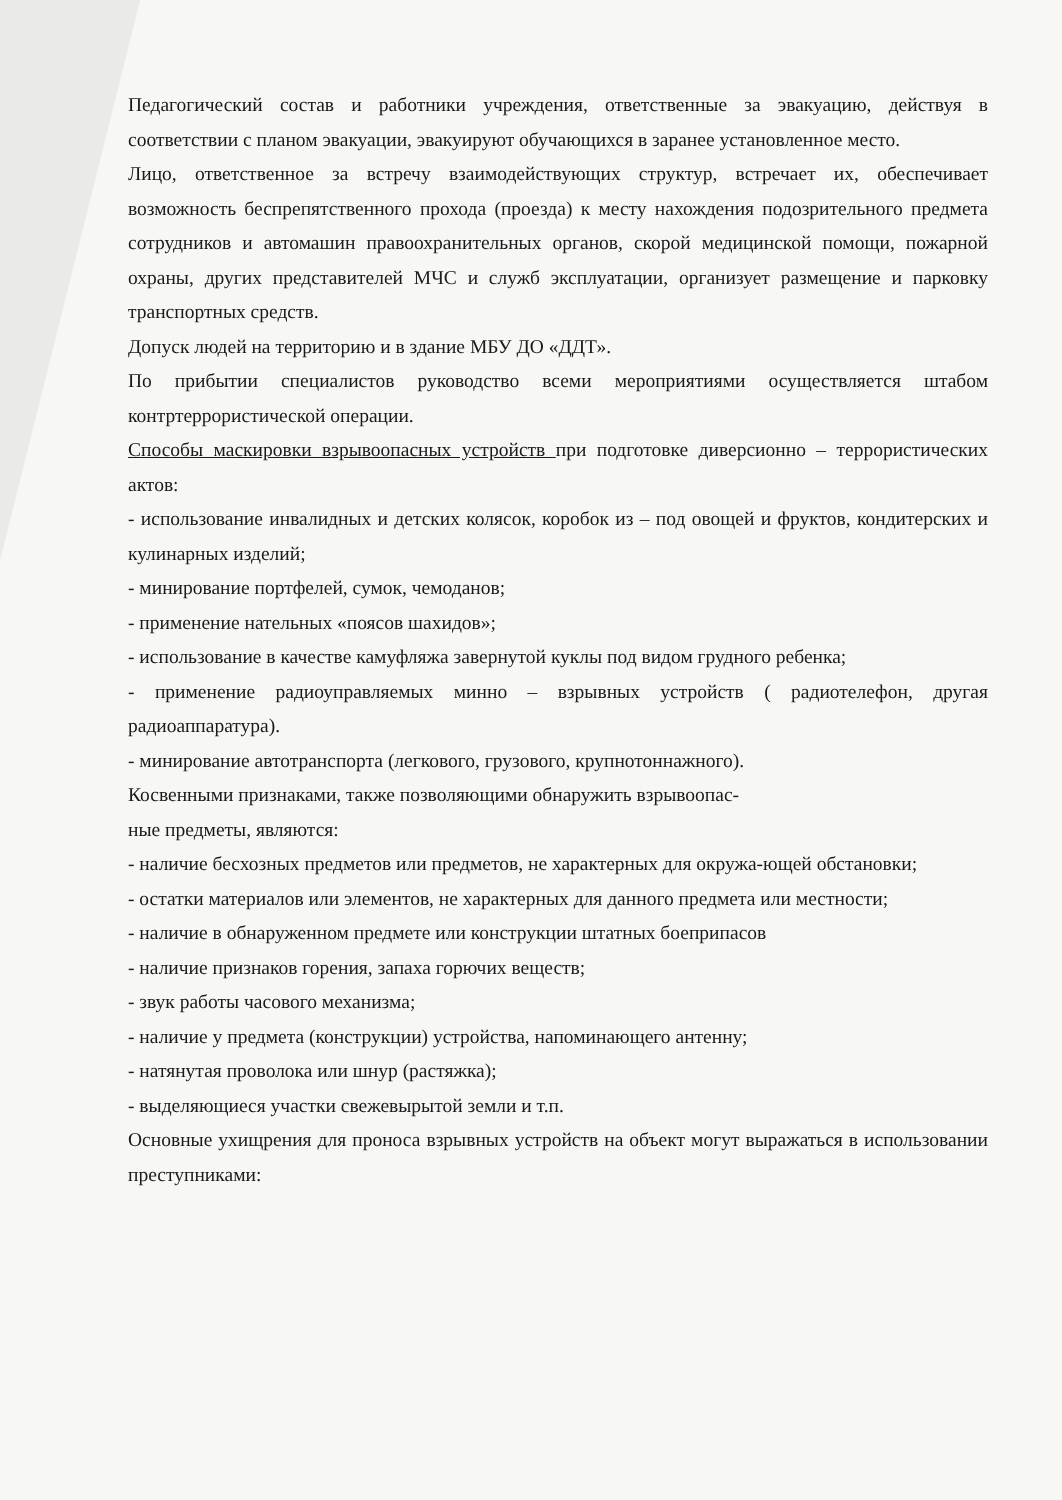Педагогический состав и работники учреждения, ответственные за эвакуацию, действуя в соответствии с планом эвакуации, эвакуируют обучающихся в заранее установленное место.
Лицо, ответственное за встречу взаимодействующих структур, встречает их, обеспечивает возможность беспрепятственного прохода (проезда) к месту нахождения подозрительного предмета сотрудников и автомашин правоохранительных органов, скорой медицинской помощи, пожарной охраны, других представителей МЧС и служб эксплуатации, организует размещение и парковку транспортных средств.
Допуск людей на территорию и в здание МБУ ДО «ДДТ».
По прибытии специалистов руководство всеми мероприятиями осуществляется штабом контртеррористической операции.
Способы маскировки взрывоопасных устройств при подготовке диверсионно – террористических актов:
- использование инвалидных и детских колясок, коробок из – под овощей и фруктов, кондитерских и кулинарных изделий;
- минирование портфелей, сумок, чемоданов;
- применение нательных «поясов шахидов»;
- использование в качестве камуфляжа завернутой куклы под видом грудного ребенка;
- применение радиоуправляемых минно – взрывных устройств ( радиотелефон, другая радиоаппаратура).
- минирование автотранспорта (легкового, грузового, крупнотоннажного).
Косвенными признаками, также позволяющими обнаружить взрывоопас-
ные предметы, являются:
- наличие бесхозных предметов или предметов, не характерных для окружа-ющей обстановки;
- остатки материалов или элементов, не характерных для данного предмета или местности;
- наличие в обнаруженном предмете или конструкции штатных боеприпасов
- наличие признаков горения, запаха горючих веществ;
- звук работы часового механизма;
- наличие у предмета (конструкции) устройства, напоминающего антенну;
- натянутая проволока или шнур (растяжка);
- выделяющиеся участки свежевырытой земли и т.п.
Основные ухищрения для проноса взрывных устройств на объект могут выражаться в использовании преступниками: